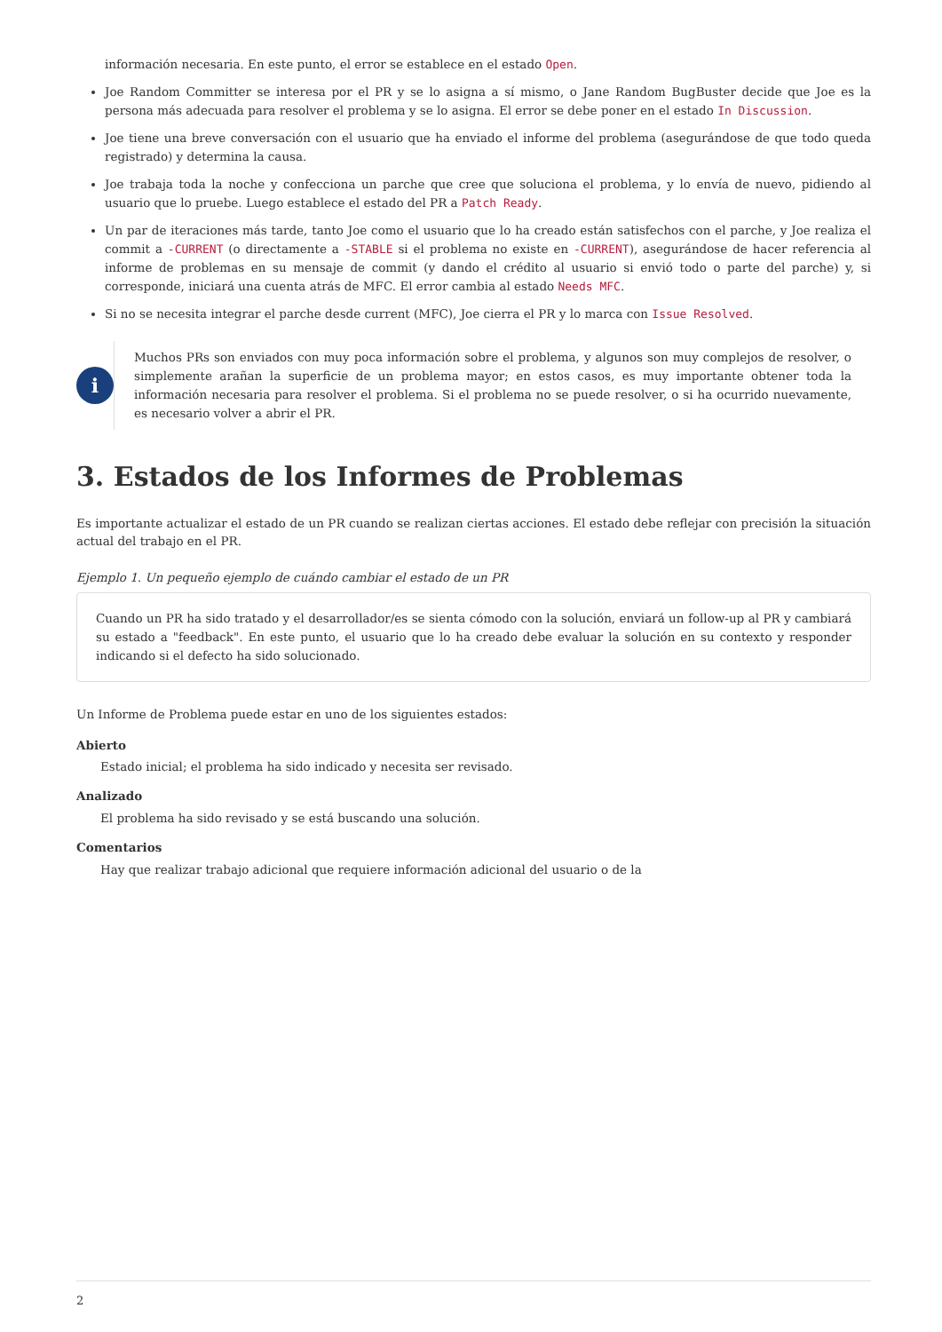información necesaria. En este punto, el error se establece en el estado Open.
Joe Random Committer se interesa por el PR y se lo asigna a sí mismo, o Jane Random BugBuster decide que Joe es la persona más adecuada para resolver el problema y se lo asigna. El error se debe poner en el estado In Discussion.
Joe tiene una breve conversación con el usuario que ha enviado el informe del problema (asegurándose de que todo queda registrado) y determina la causa.
Joe trabaja toda la noche y confecciona un parche que cree que soluciona el problema, y lo envía de nuevo, pidiendo al usuario que lo pruebe. Luego establece el estado del PR a Patch Ready.
Un par de iteraciones más tarde, tanto Joe como el usuario que lo ha creado están satisfechos con el parche, y Joe realiza el commit a -CURRENT (o directamente a -STABLE si el problema no existe en -CURRENT), asegurándose de hacer referencia al informe de problemas en su mensaje de commit (y dando el crédito al usuario si envió todo o parte del parche) y, si corresponde, iniciará una cuenta atrás de MFC. El error cambia al estado Needs MFC.
Si no se necesita integrar el parche desde current (MFC), Joe cierra el PR y lo marca con Issue Resolved.
i
Muchos PRs son enviados con muy poca información sobre el problema, y algunos son muy complejos de resolver, o simplemente arañan la superficie de un problema mayor; en estos casos, es muy importante obtener toda la información necesaria para resolver el problema. Si el problema no se puede resolver, o si ha ocurrido nuevamente, es necesario volver a abrir el PR.
3. Estados de los Informes de Problemas
Es importante actualizar el estado de un PR cuando se realizan ciertas acciones. El estado debe reflejar con precisión la situación actual del trabajo en el PR.
Ejemplo 1. Un pequeño ejemplo de cuándo cambiar el estado de un PR
Cuando un PR ha sido tratado y el desarrollador/es se sienta cómodo con la solución, enviará un follow-up al PR y cambiará su estado a "feedback". En este punto, el usuario que lo ha creado debe evaluar la solución en su contexto y responder indicando si el defecto ha sido solucionado.
Un Informe de Problema puede estar en uno de los siguientes estados:
Abierto
Estado inicial; el problema ha sido indicado y necesita ser revisado.
Analizado
El problema ha sido revisado y se está buscando una solución.
Comentarios
Hay que realizar trabajo adicional que requiere información adicional del usuario o de la
2